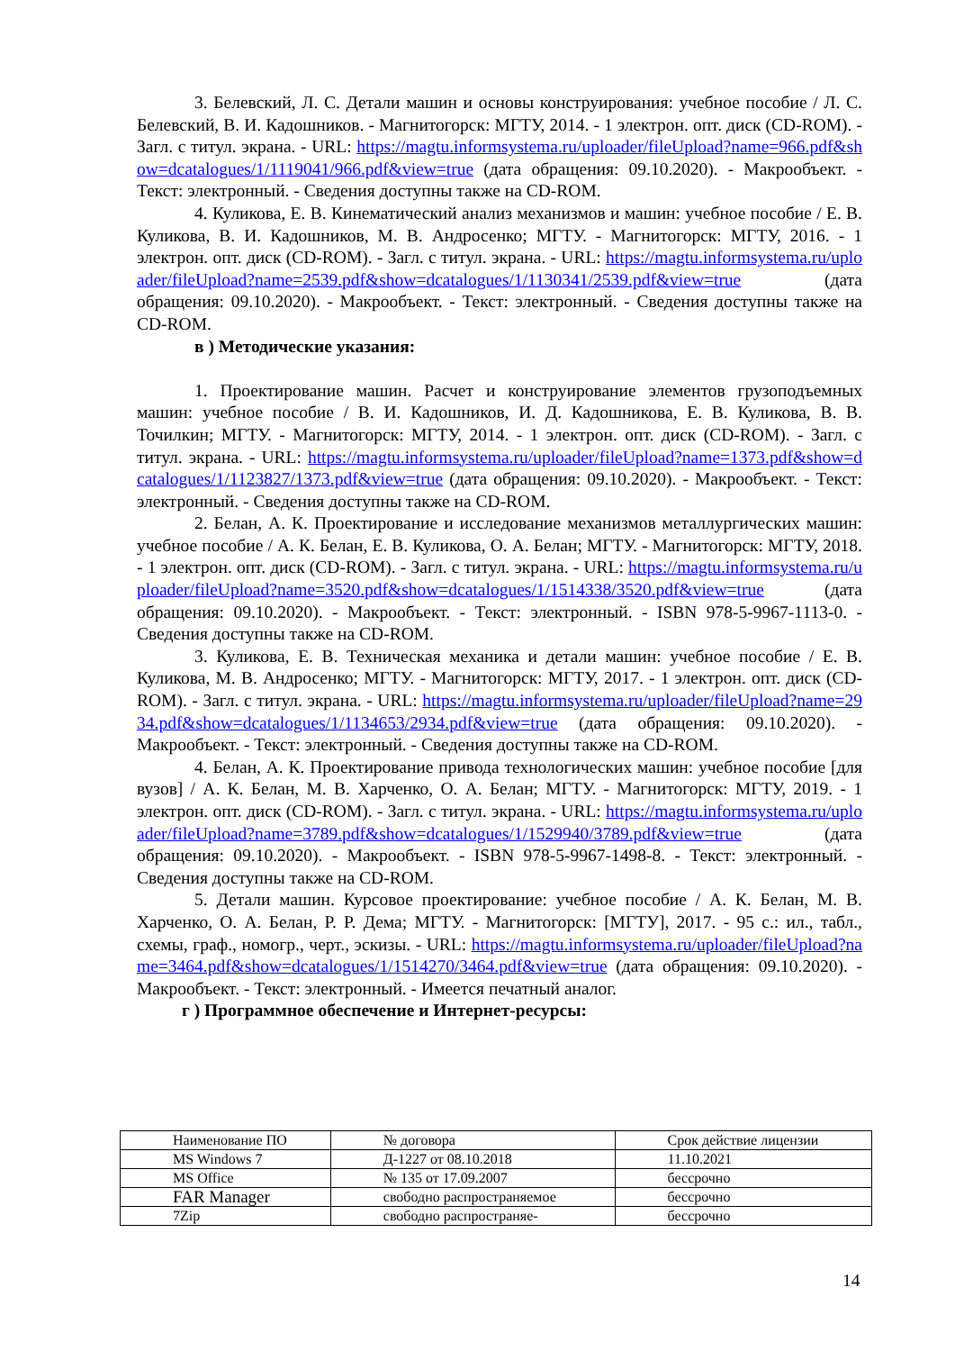3. Белевский, Л. С. Детали машин и основы конструирования: учебное пособие / Л. С. Белевский, В. И. Кадошников. - Магнитогорск: МГТУ, 2014. - 1 электрон. опт. диск (CD-ROM). - Загл. с титул. экрана. - URL: https://magtu.informsystema.ru/uploader/fileUpload?name=966.pdf&show=dcatalogues/1/1119041/966.pdf&view=true (дата обращения: 09.10.2020). - Макрообъект. - Текст: электронный. - Сведения доступны также на CD-ROM.
4. Куликова, Е. В. Кинематический анализ механизмов и машин: учебное пособие / Е. В. Куликова, В. И. Кадошников, М. В. Андросенко; МГТУ. - Магнитогорск: МГТУ, 2016. - 1 электрон. опт. диск (CD-ROM). - Загл. с титул. экрана. - URL: https://magtu.informsystema.ru/uploader/fileUpload?name=2539.pdf&show=dcatalogues/1/1130341/2539.pdf&view=true (дата обращения: 09.10.2020). - Макрообъект. - Текст: электронный. - Сведения доступны также на CD-ROM.
в ) Методические указания:
1. Проектирование машин. Расчет и конструирование элементов грузоподъемных машин: учебное пособие / В. И. Кадошников, И. Д. Кадошникова, Е. В. Куликова, В. В. Точилкин; МГТУ. - Магнитогорск: МГТУ, 2014. - 1 электрон. опт. диск (CD-ROM). - Загл. с титул. экрана. - URL: https://magtu.informsystema.ru/uploader/fileUpload?name=1373.pdf&show=dcatalogues/1/1123827/1373.pdf&view=true (дата обращения: 09.10.2020). - Макрообъект. - Текст: электронный. - Сведения доступны также на CD-ROM.
2. Белан, А. К. Проектирование и исследование механизмов металлургических машин: учебное пособие / А. К. Белан, Е. В. Куликова, О. А. Белан; МГТУ. - Магнитогорск: МГТУ, 2018. - 1 электрон. опт. диск (CD-ROM). - Загл. с титул. экрана. - URL: https://magtu.informsystema.ru/uploader/fileUpload?name=3520.pdf&show=dcatalogues/1/1514338/3520.pdf&view=true (дата обращения: 09.10.2020). - Макрообъект. - Текст: электронный. - ISBN 978-5-9967-1113-0. - Сведения доступны также на CD-ROM.
3. Куликова, Е. В. Техническая механика и детали машин: учебное пособие / Е. В. Куликова, М. В. Андросенко; МГТУ. - Магнитогорск: МГТУ, 2017. - 1 электрон. опт. диск (CD-ROM). - Загл. с титул. экрана. - URL: https://magtu.informsystema.ru/uploader/fileUpload?name=2934.pdf&show=dcatalogues/1/1134653/2934.pdf&view=true (дата обращения: 09.10.2020). - Макрообъект. - Текст: электронный. - Сведения доступны также на CD-ROM.
4. Белан, А. К. Проектирование привода технологических машин: учебное пособие [для вузов] / А. К. Белан, М. В. Харченко, О. А. Белан; МГТУ. - Магнитогорск: МГТУ, 2019. - 1 электрон. опт. диск (CD-ROM). - Загл. с титул. экрана. - URL: https://magtu.informsystema.ru/uploader/fileUpload?name=3789.pdf&show=dcatalogues/1/1529940/3789.pdf&view=true (дата обращения: 09.10.2020). - Макрообъект. - ISBN 978-5-9967-1498-8. - Текст: электронный. - Сведения доступны также на CD-ROM.
5. Детали машин. Курсовое проектирование: учебное пособие / А. К. Белан, М. В. Харченко, О. А. Белан, Р. Р. Дема; МГТУ. - Магнитогорск: [МГТУ], 2017. - 95 с.: ил., табл., схемы, граф., номогр., черт., эскизы. - URL: https://magtu.informsystema.ru/uploader/fileUpload?name=3464.pdf&show=dcatalogues/1/1514270/3464.pdf&view=true (дата обращения: 09.10.2020). - Макрообъект. - Текст: электронный. - Имеется печатный аналог.
г ) Программное обеспечение и Интернет-ресурсы:
| Наименование ПО | № договора | Срок действие лицензии |
| --- | --- | --- |
| MS Windows 7 | Д-1227 от 08.10.2018 | 11.10.2021 |
| MS Office | № 135 от 17.09.2007 | бессрочно |
| FAR Manager | свободно распространяемое | бессрочно |
| 7Zip | свободно распространяе- | бессрочно |
14